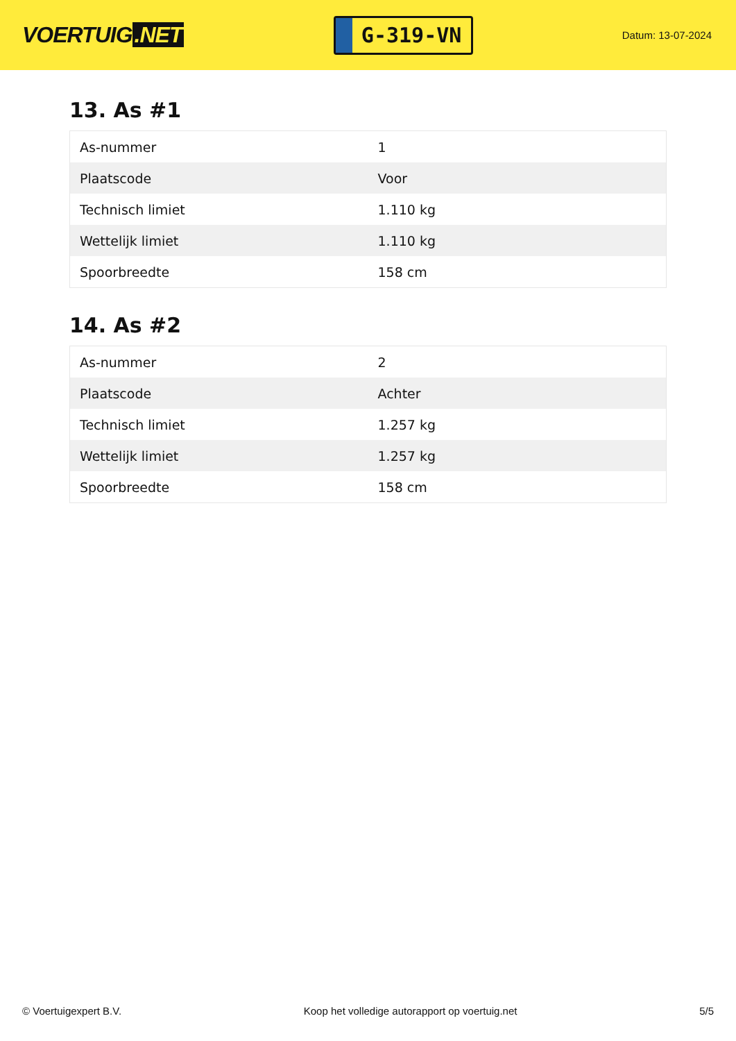VOERTUIG.NET
G-319-VN
Datum: 13-07-2024
13. As #1
| As-nummer | 1 |
| Plaatscode | Voor |
| Technisch limiet | 1.110 kg |
| Wettelijk limiet | 1.110 kg |
| Spoorbreedte | 158 cm |
14. As #2
| As-nummer | 2 |
| Plaatscode | Achter |
| Technisch limiet | 1.257 kg |
| Wettelijk limiet | 1.257 kg |
| Spoorbreedte | 158 cm |
© Voertuigexpert B.V. Koop het volledige autorapport op voertuig.net 5/5